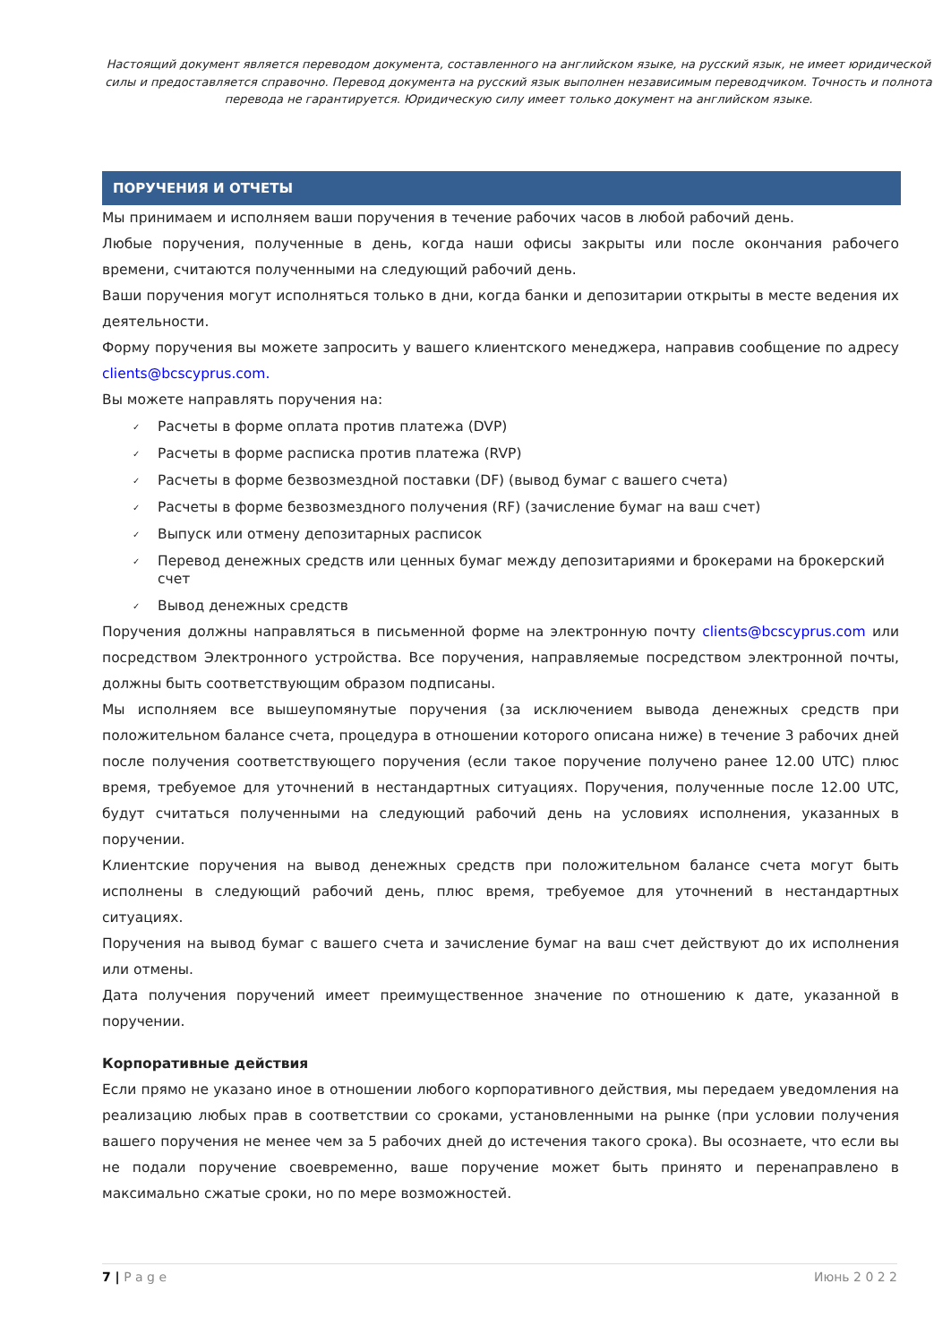Настоящий документ является переводом документа, составленного на английском языке, на русский язык, не имеет юридической силы и предоставляется справочно. Перевод документа на русский язык выполнен независимым переводчиком. Точность и полнота перевода не гарантируется. Юридическую силу имеет только документ на английском языке.
ПОРУЧЕНИЯ И ОТЧЕТЫ
Мы принимаем и исполняем ваши поручения в течение рабочих часов в любой рабочий день.
Любые поручения, полученные в день, когда наши офисы закрыты или после окончания рабочего времени, считаются полученными на следующий рабочий день.
Ваши поручения могут исполняться только в дни, когда банки и депозитарии открыты в месте ведения их деятельности.
Форму поручения вы можете запросить у вашего клиентского менеджера, направив сообщение по адресу clients@bcscyprus.com.
Вы можете направлять поручения на:
✓ Расчеты в форме оплата против платежа (DVP)
✓ Расчеты в форме расписка против платежа (RVP)
✓ Расчеты в форме безвозмездной поставки (DF) (вывод бумаг с вашего счета)
✓ Расчеты в форме безвозмездного получения (RF) (зачисление бумаг на ваш счет)
✓ Выпуск или отмену депозитарных расписок
✓ Перевод денежных средств или ценных бумаг между депозитариями и брокерами на брокерский счет
✓ Вывод денежных средств
Поручения должны направляться в письменной форме на электронную почту clients@bcscyprus.com или посредством Электронного устройства. Все поручения, направляемые посредством электронной почты, должны быть соответствующим образом подписаны.
Мы исполняем все вышеупомянутые поручения (за исключением вывода денежных средств при положительном балансе счета, процедура в отношении которого описана ниже) в течение 3 рабочих дней после получения соответствующего поручения (если такое поручение получено ранее 12.00 UTC) плюс время, требуемое для уточнений в нестандартных ситуациях. Поручения, полученные после 12.00 UTC, будут считаться полученными на следующий рабочий день на условиях исполнения, указанных в поручении.
Клиентские поручения на вывод денежных средств при положительном балансе счета могут быть исполнены в следующий рабочий день, плюс время, требуемое для уточнений в нестандартных ситуациях.
Поручения на вывод бумаг с вашего счета и зачисление бумаг на ваш счет действуют до их исполнения или отмены.
Дата получения поручений имеет преимущественное значение по отношению к дате, указанной в поручении.
Корпоративные действия
Если прямо не указано иное в отношении любого корпоративного действия, мы передаем уведомления на реализацию любых прав в соответствии со сроками, установленными на рынке (при условии получения вашего поручения не менее чем за 5 рабочих дней до истечения такого срока). Вы осознаете, что если вы не подали поручение своевременно, ваше поручение может быть принято и перенаправлено в максимально сжатые сроки, но по мере возможностей.
7 | P a g e Июнь 2 0 2 2